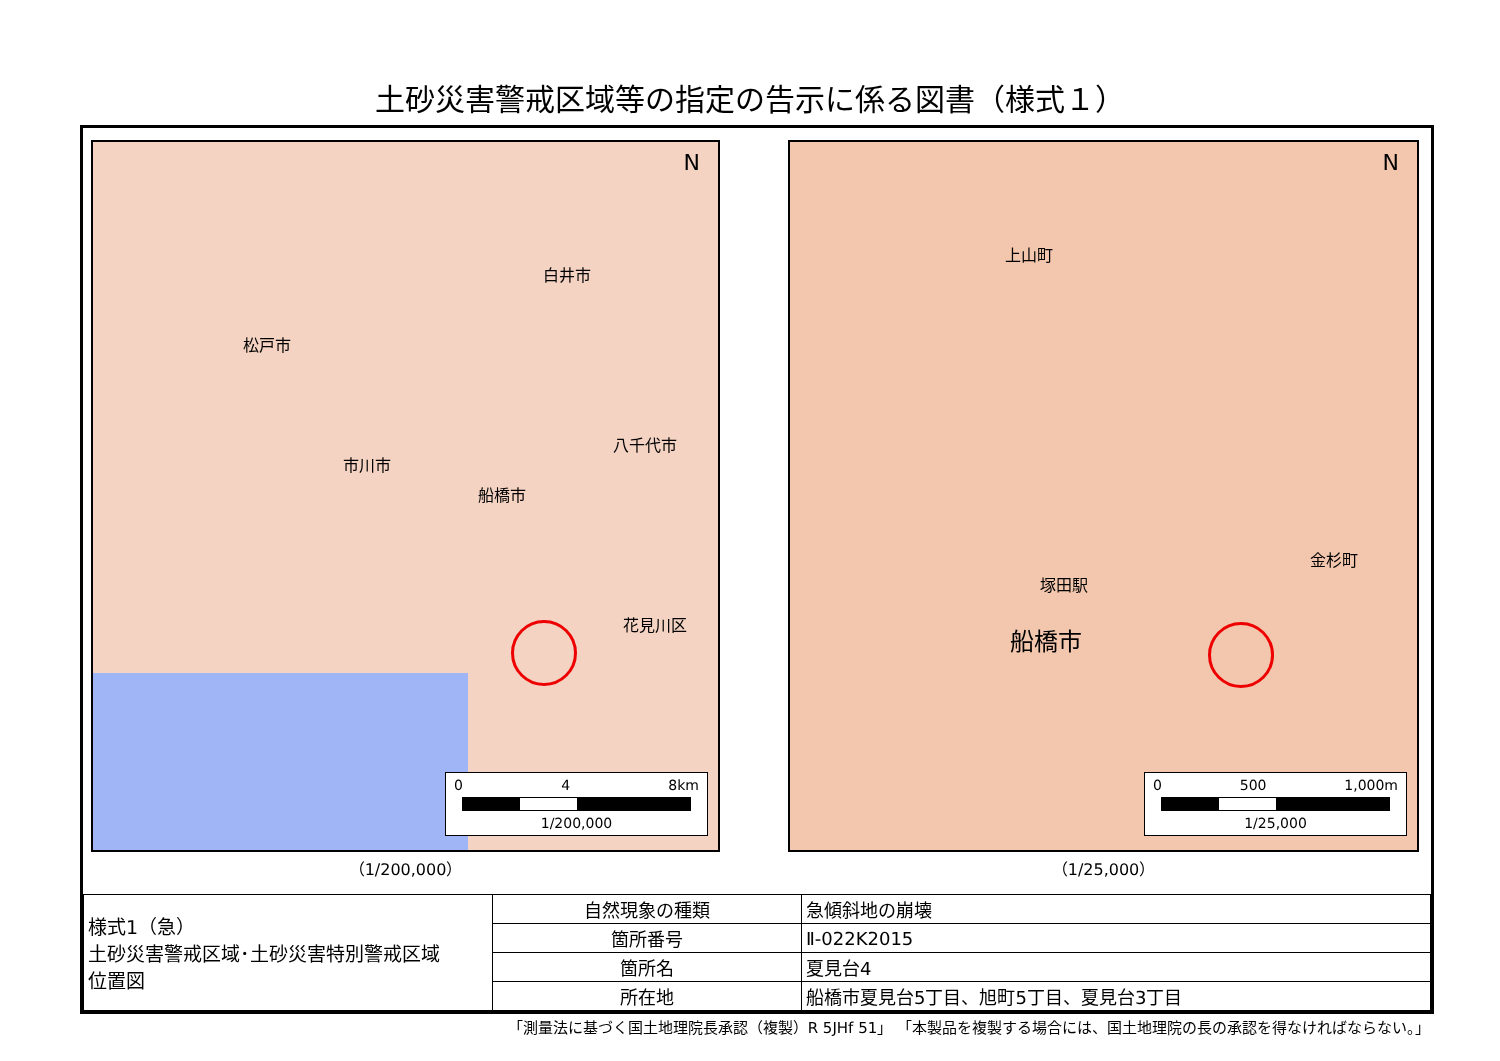土砂災害警戒区域等の指定の告示に係る図書（様式１）
松戸市
白井市
市川市
八千代市
船橋市
花見川区
N
0 4 8km
1/200,000
（1/200,000）
上山町
船橋市
塚田駅
金杉町
N
0 500 1,000m
1/25,000
（1/25,000）
| 様式1（急） 土砂災害警戒区域･土砂災害特別警戒区域 位置図 | 自然現象の種類 | 急傾斜地の崩壊 |
| | 箇所番号 | Ⅱ-022K2015 |
| | 箇所名 | 夏見台4 |
| | 所在地 | 船橋市夏見台5丁目、旭町5丁目、夏見台3丁目 |
「測量法に基づく国土地理院長承認（複製）R 5JHf 51」 「本製品を複製する場合には、国土地理院の長の承認を得なければならない。」